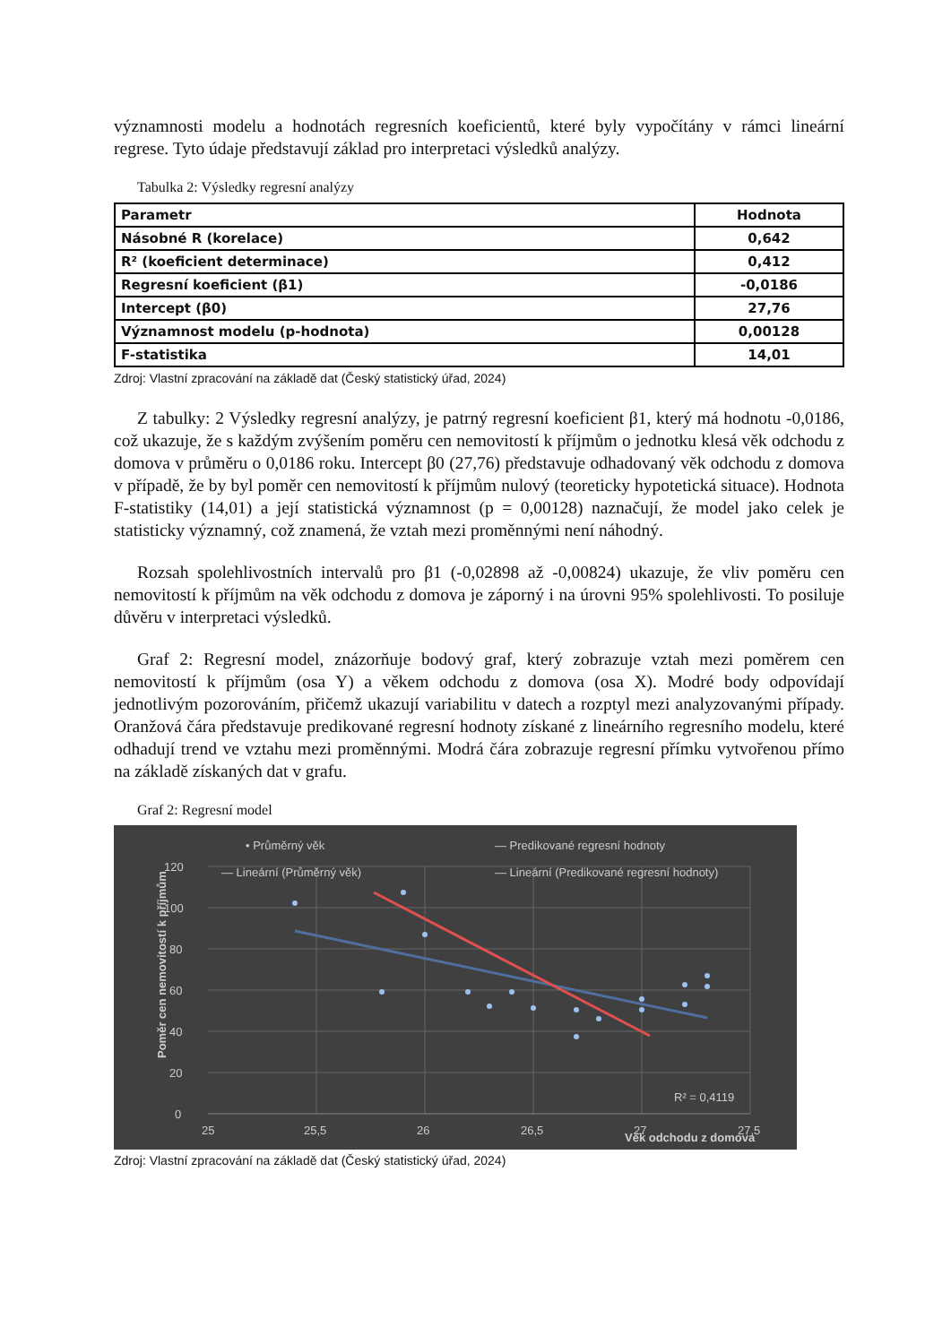významnosti modelu a hodnotách regresních koeficientů, které byly vypočítány v rámci lineární regrese. Tyto údaje představují základ pro interpretaci výsledků analýzy.
Tabulka 2: Výsledky regresní analýzy
| Parametr | Hodnota |
| --- | --- |
| Násobné R (korelace) | 0,642 |
| R² (koeficient determinace) | 0,412 |
| Regresní koeficient (β1) | -0,0186 |
| Intercept (β0) | 27,76 |
| Významnost modelu (p-hodnota) | 0,00128 |
| F-statistika | 14,01 |
Zdroj: Vlastní zpracování na základě dat (Český statistický úřad, 2024)
Z tabulky: 2 Výsledky regresní analýzy, je patrný regresní koeficient β1, který má hodnotu -0,0186, což ukazuje, že s každým zvýšením poměru cen nemovitostí k příjmům o jednotku klesá věk odchodu z domova v průměru o 0,0186 roku. Intercept β0 (27,76) představuje odhadovaný věk odchodu z domova v případě, že by byl poměr cen nemovitostí k příjmům nulový (teoreticky hypotetická situace). Hodnota F-statistiky (14,01) a její statistická významnost (p = 0,00128) naznačují, že model jako celek je statisticky významný, což znamená, že vztah mezi proměnnými není náhodný.
Rozsah spolehlivostních intervalů pro β1 (-0,02898 až -0,00824) ukazuje, že vliv poměru cen nemovitostí k příjmům na věk odchodu z domova je záporný i na úrovni 95% spolehlivosti. To posiluje důvěru v interpretaci výsledků.
Graf 2: Regresní model, znázorňuje bodový graf, který zobrazuje vztah mezi poměrem cen nemovitostí k příjmům (osa Y) a věkem odchodu z domova (osa X). Modré body odpovídají jednotlivým pozorováním, přičemž ukazují variabilitu v datech a rozptyl mezi analyzovanými případy. Oranžová čára představuje predikované regresní hodnoty získané z lineárního regresního modelu, které odhadují trend ve vztahu mezi proměnnými. Modrá čára zobrazuje regresní přímku vytvořenou přímo na základě získaných dat v grafu.
Graf 2: Regresní model
0
20
40
60
80
100
120
25
25,5
26
26,5
27
27,5
• Průměrný věk
— Predikované regresní hodnoty
— Lineární (Průměrný věk)
— Lineární (Predikované regresní hodnoty)
R² = 0,4119
Věk odchodu z domova
Poměr cen nemovitostí k příjmům
Zdroj: Vlastní zpracování na základě dat (Český statistický úřad, 2024)